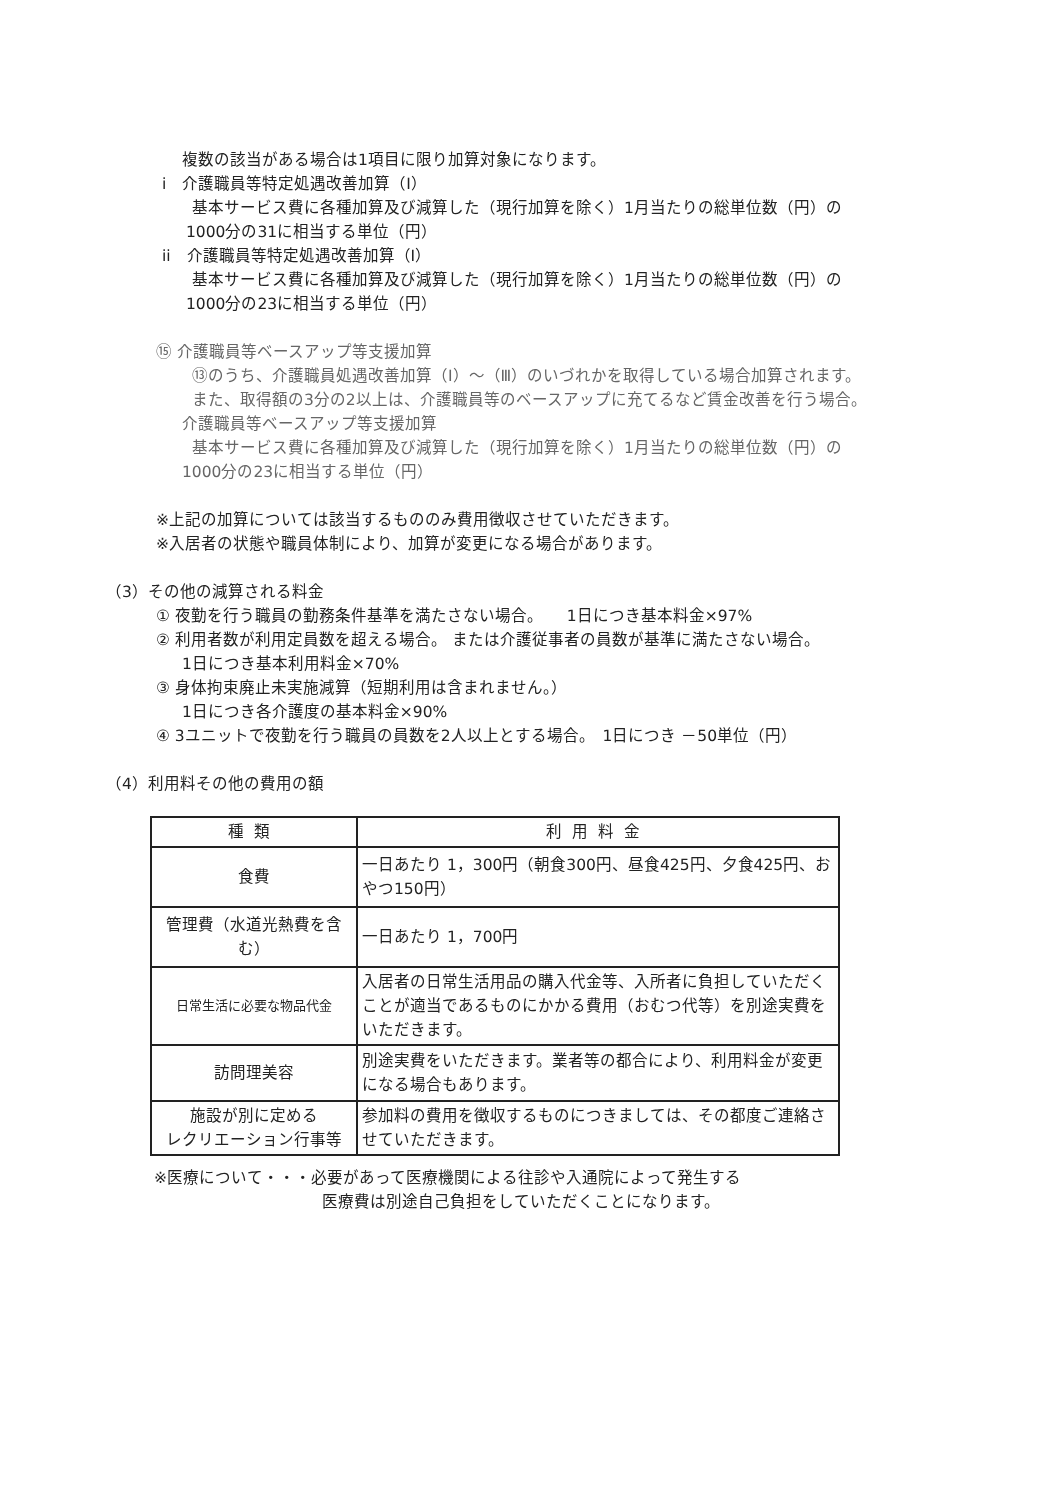複数の該当がある場合は1項目に限り加算対象になります。
i　介護職員等特定処遇改善加算（Ⅰ）
基本サービス費に各種加算及び減算した（現行加算を除く）1月当たりの総単位数（円）の
1000分の31に相当する単位（円）
ii　介護職員等特定処遇改善加算（Ⅰ）
基本サービス費に各種加算及び減算した（現行加算を除く）1月当たりの総単位数（円）の
1000分の23に相当する単位（円）
⑮ 介護職員等ベースアップ等支援加算
⑬のうち、介護職員処遇改善加算（Ⅰ）～（Ⅲ）のいづれかを取得している場合加算されます。
また、取得額の3分の2以上は、介護職員等のベースアップに充てるなど賃金改善を行う場合。
介護職員等ベースアップ等支援加算
基本サービス費に各種加算及び減算した（現行加算を除く）1月当たりの総単位数（円）の
1000分の23に相当する単位（円）
※上記の加算については該当するもののみ費用徴収させていただきます。
※入居者の状態や職員体制により、加算が変更になる場合があります。
（3）その他の減算される料金
① 夜勤を行う職員の勤務条件基準を満たさない場合。　　1日につき基本料金×97%
② 利用者数が利用定員数を超える場合。 または介護従事者の員数が基準に満たさない場合。
1日につき基本利用料金×70%
③ 身体拘束廃止未実施減算（短期利用は含まれません。）
1日につき各介護度の基本料金×90%
④ 3ユニットで夜勤を行う職員の員数を2人以上とする場合。　1日につき －50単位（円）
（4）利用料その他の費用の額
| 種類 | 利用料金 |
| --- | --- |
| 食費 | 一日あたり 1，300円（朝食300円、昼食425円、夕食425円、おやつ150円） |
| 管理費（水道光熱費を含む） | 一日あたり 1，700円 |
| 日常生活に必要な物品代金 | 入居者の日常生活用品の購入代金等、入所者に負担していただくことが適当であるものにかかる費用（おむつ代等）を別途実費をいただきます。 |
| 訪問理美容 | 別途実費をいただきます。業者等の都合により、利用料金が変更になる場合もあります。 |
| 施設が別に定める レクリエーション行事等 | 参加料の費用を徴収するものにつきましては、その都度ご連絡させていただきます。 |
※医療について・・・必要があって医療機関による往診や入通院によって発生する
医療費は別途自己負担をしていただくことになります。